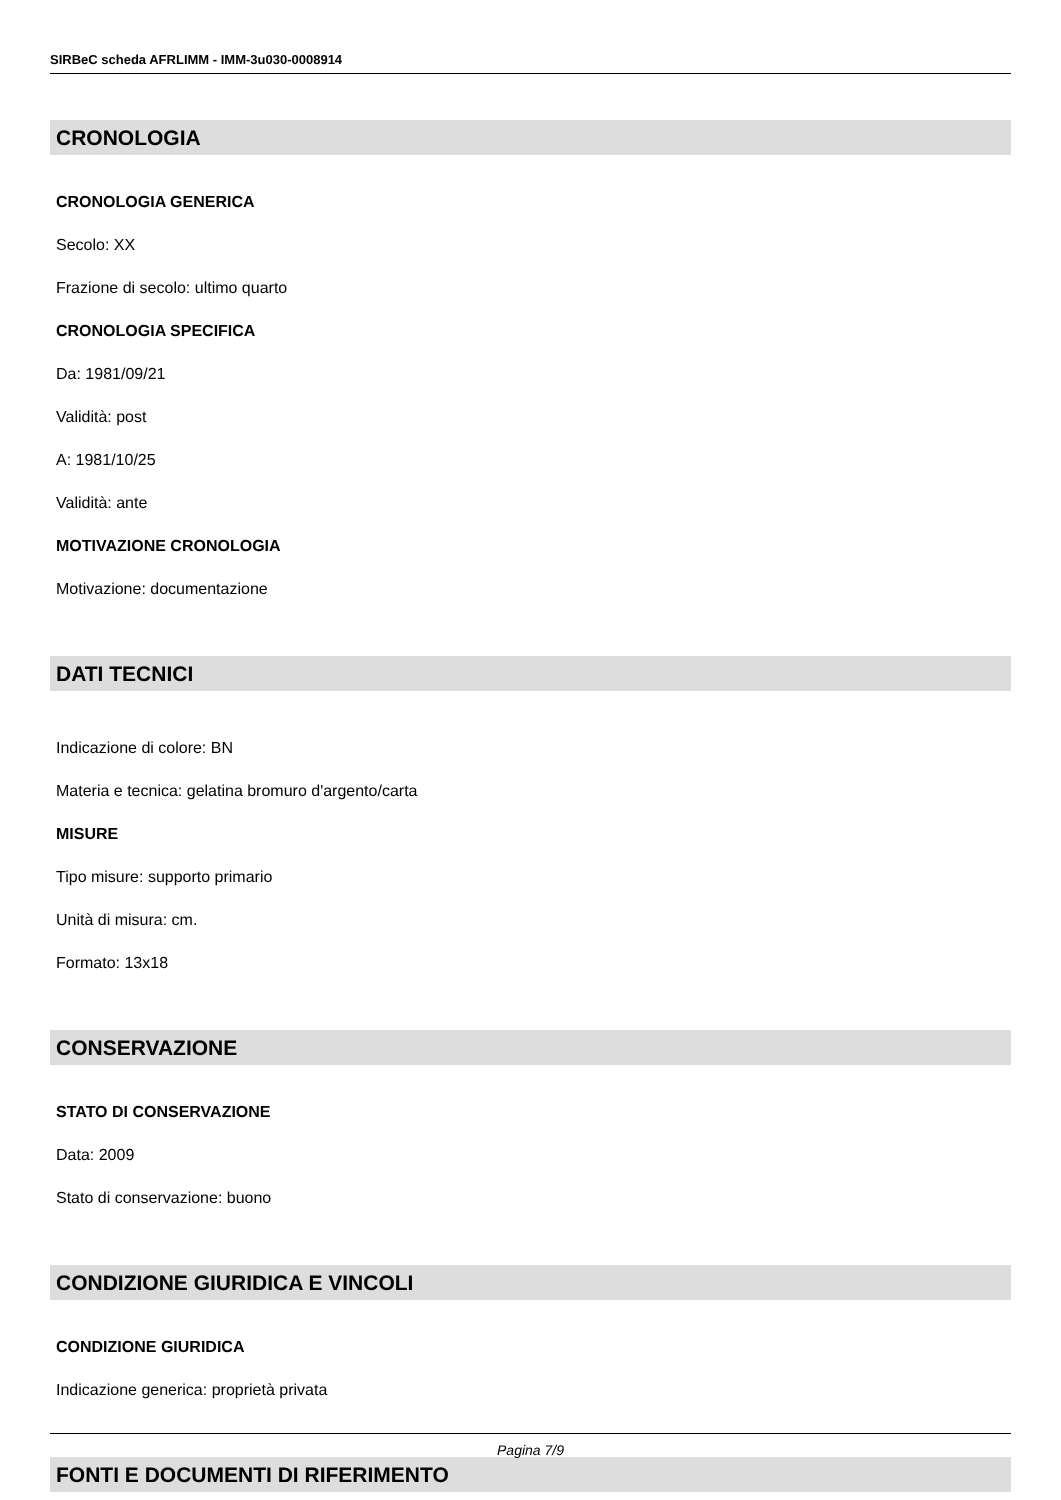SIRBeC scheda AFRLIMM - IMM-3u030-0008914
CRONOLOGIA
CRONOLOGIA GENERICA
Secolo: XX
Frazione di secolo: ultimo quarto
CRONOLOGIA SPECIFICA
Da: 1981/09/21
Validità: post
A: 1981/10/25
Validità: ante
MOTIVAZIONE CRONOLOGIA
Motivazione: documentazione
DATI TECNICI
Indicazione di colore: BN
Materia e tecnica: gelatina bromuro d'argento/carta
MISURE
Tipo misure: supporto primario
Unità di misura: cm.
Formato: 13x18
CONSERVAZIONE
STATO DI CONSERVAZIONE
Data: 2009
Stato di conservazione: buono
CONDIZIONE GIURIDICA E VINCOLI
CONDIZIONE GIURIDICA
Indicazione generica: proprietà privata
FONTI E DOCUMENTI DI RIFERIMENTO
Pagina 7/9